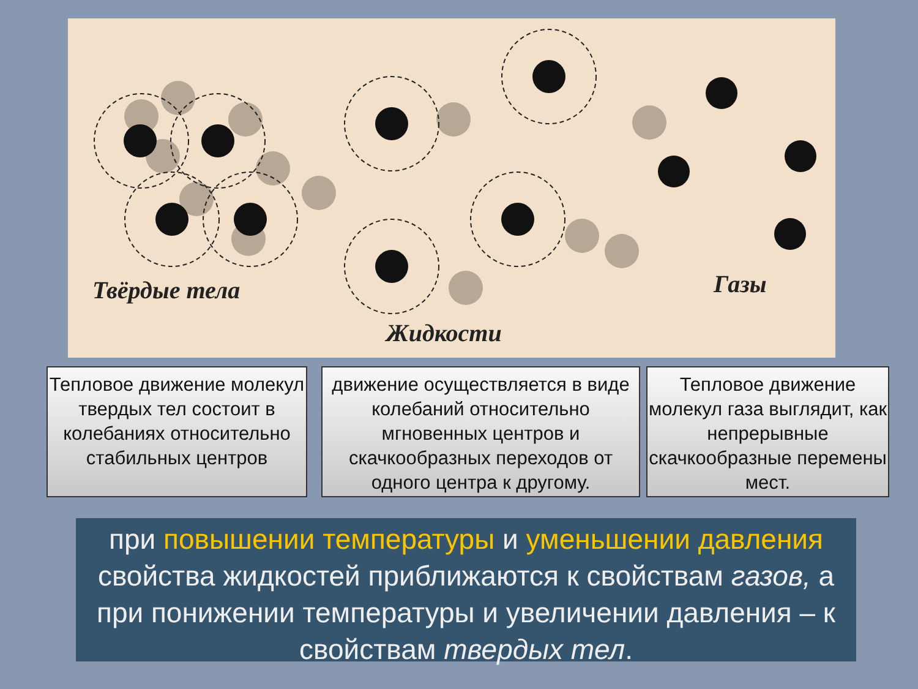Твёрдые тела
Жидкости
Газы
Тепловое движение молекул твердых тел состоит в колебаниях относительно стабильных центров
движение осуществляется в виде колебаний относительно мгновенных центров и скачкообразных переходов от одного центра к другому.
Тепловое движение молекул газа выглядит, как непрерывные скачкообразные перемены мест.
при повышении температуры и уменьшении давления свойства жидкостей приближаются к свойствам газов, а при понижении температуры и увеличении давления – к свойствам твердых тел.